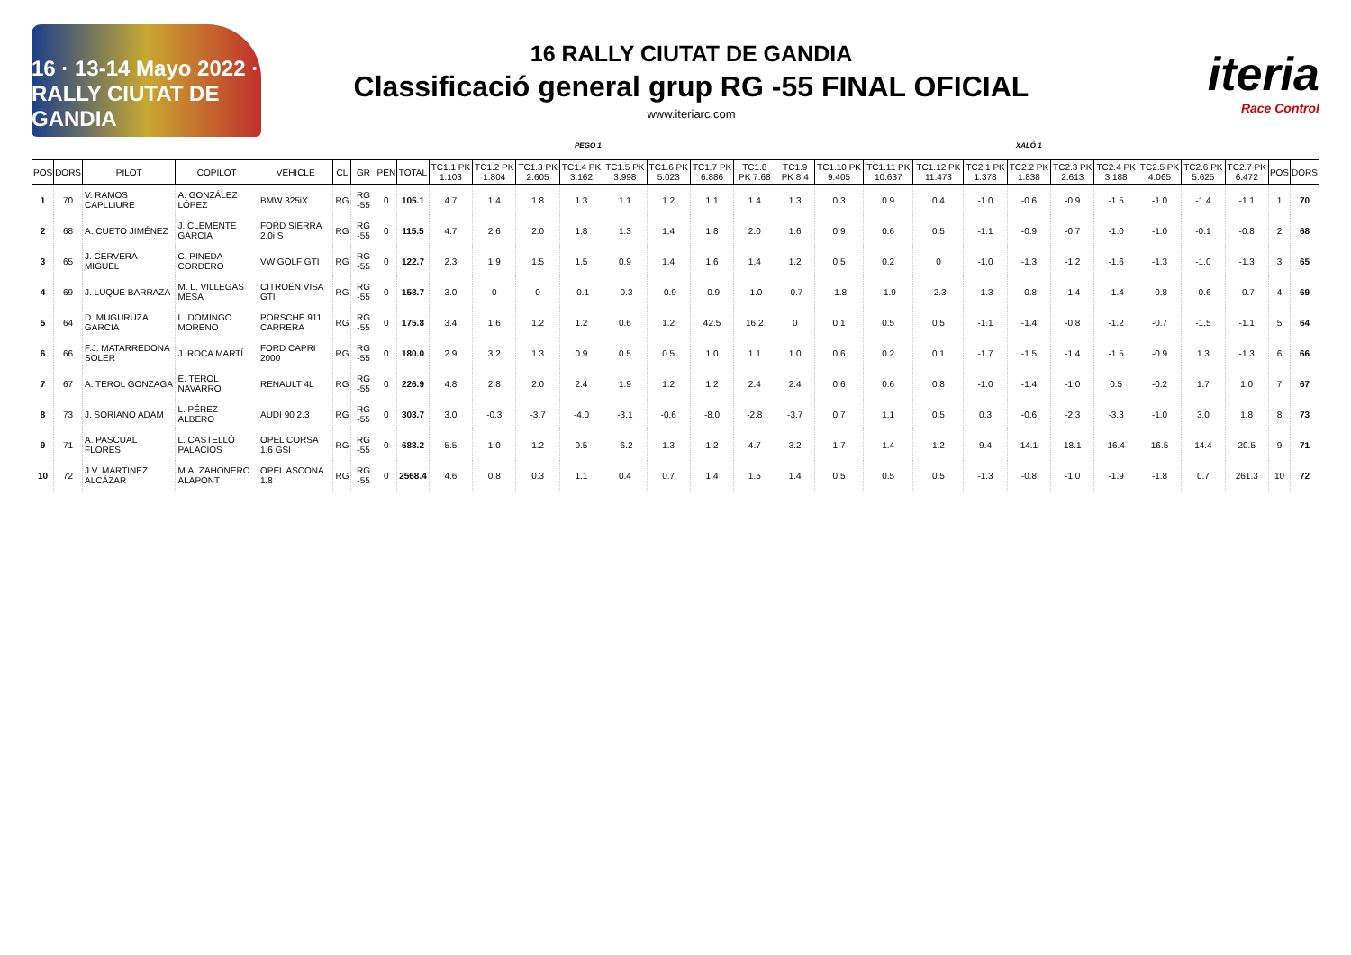16 · 13-14 Mayo 2022 · RALLY CIUTAT DE GANDIA
16 RALLY CIUTAT DE GANDIA
Classificació general grup RG -55 FINAL OFICIAL
www.iteriarc.com
iteria
Race Control
PEGO 1 XALÓ 1
| POS | DORS | PILOT | COPILOT | VEHICLE | CL | GR | PEN | TOTAL | TC1.1 PK 1.103 | TC1.2 PK 1.804 | TC1.3 PK 2.605 | TC1.4 PK 3.162 | TC1.5 PK 3.998 | TC1.6 PK 5.023 | TC1.7 PK 6.886 | TC1.8 PK 7.68 | TC1.9 PK 8.4 | TC1.10 PK 9.405 | TC1.11 PK 10.637 | TC1.12 PK 11.473 | TC2.1 PK 1.378 | TC2.2 PK 1.838 | TC2.3 PK 2.613 | TC2.4 PK 3.188 | TC2.5 PK 4.065 | TC2.6 PK 5.625 | TC2.7 PK 6.472 | POS | DORS |
| --- | --- | --- | --- | --- | --- | --- | --- | --- | --- | --- | --- | --- | --- | --- | --- | --- | --- | --- | --- | --- | --- | --- | --- | --- | --- | --- | --- | --- | --- |
| 1 | 70 | V. RAMOS CAPLLIURE | A. GONZÁLEZ LÓPEZ | BMW 325iX | RG | RG -55 | 0 | 105.1 | 4.7 | 1.4 | 1.8 | 1.3 | 1.1 | 1.2 | 1.1 | 1.4 | 1.3 | 0.3 | 0.9 | 0.4 | -1.0 | -0.6 | -0.9 | -1.5 | -1.0 | -1.4 | -1.1 | 1 | 70 |
| 2 | 68 | A. CUETO JIMÉNEZ | J. CLEMENTE GARCIA | FORD SIERRA 2.0i S | RG | RG -55 | 0 | 115.5 | 4.7 | 2.6 | 2.0 | 1.8 | 1.3 | 1.4 | 1.8 | 2.0 | 1.6 | 0.9 | 0.6 | 0.5 | -1.1 | -0.9 | -0.7 | -1.0 | -1.0 | -0.1 | -0.8 | 2 | 68 |
| 3 | 65 | J. CERVERA MIGUEL | C. PINEDA CORDERO | VW GOLF GTI | RG | RG -55 | 0 | 122.7 | 2.3 | 1.9 | 1.5 | 1.5 | 0.9 | 1.4 | 1.6 | 1.4 | 1.2 | 0.5 | 0.2 | 0 | -1.0 | -1.3 | -1.2 | -1.6 | -1.3 | -1.0 | -1.3 | 3 | 65 |
| 4 | 69 | J. LUQUE BARRAZA | M. L. VILLEGAS MESA | CITROËN VISA GTI | RG | RG -55 | 0 | 158.7 | 3.0 | 0 | 0 | -0.1 | -0.3 | -0.9 | -0.9 | -1.0 | -0.7 | -1.8 | -1.9 | -2.3 | -1.3 | -0.8 | -1.4 | -1.4 | -0.8 | -0.6 | -0.7 | 4 | 69 |
| 5 | 64 | D. MUGURUZA GARCIA | L. DOMINGO MORENO | PORSCHE 911 CARRERA | RG | RG -55 | 0 | 175.8 | 3.4 | 1.6 | 1.2 | 1.2 | 0.6 | 1.2 | 42.5 | 16.2 | 0 | 0.1 | 0.5 | 0.5 | -1.1 | -1.4 | -0.8 | -1.2 | -0.7 | -1.5 | -1.1 | 5 | 64 |
| 6 | 66 | F.J. MATARREDONA SOLER | J. ROCA MARTÍ | FORD CAPRI 2000 | RG | RG -55 | 0 | 180.0 | 2.9 | 3.2 | 1.3 | 0.9 | 0.5 | 0.5 | 1.0 | 1.1 | 1.0 | 0.6 | 0.2 | 0.1 | -1.7 | -1.5 | -1.4 | -1.5 | -0.9 | 1.3 | -1.3 | 6 | 66 |
| 7 | 67 | A. TEROL GONZAGA | E. TEROL NAVARRO | RENAULT 4L | RG | RG -55 | 0 | 226.9 | 4.8 | 2.8 | 2.0 | 2.4 | 1.9 | 1.2 | 1.2 | 2.4 | 2.4 | 0.6 | 0.6 | 0.8 | -1.0 | -1.4 | -1.0 | 0.5 | -0.2 | 1.7 | 1.0 | 7 | 67 |
| 8 | 73 | J. SORIANO ADAM | L. PÉREZ ALBERO | AUDI 90 2.3 | RG | RG -55 | 0 | 303.7 | 3.0 | -0.3 | -3.7 | -4.0 | -3.1 | -0.6 | -8.0 | -2.8 | -3.7 | 0.7 | 1.1 | 0.5 | 0.3 | -0.6 | -2.3 | -3.3 | -1.0 | 3.0 | 1.8 | 8 | 73 |
| 9 | 71 | A. PASCUAL FLORES | L. CASTELLÓ PALACIOS | OPEL CORSA 1.6 GSI | RG | RG -55 | 0 | 688.2 | 5.5 | 1.0 | 1.2 | 0.5 | -6.2 | 1.3 | 1.2 | 4.7 | 3.2 | 1.7 | 1.4 | 1.2 | 9.4 | 14.1 | 18.1 | 16.4 | 16.5 | 14.4 | 20.5 | 9 | 71 |
| 10 | 72 | J.V. MARTINEZ ALCÁZAR | M.A. ZAHONERO ALAPONT | OPEL ASCONA 1.8 | RG | RG -55 | 0 | 2568.4 | 4.6 | 0.8 | 0.3 | 1.1 | 0.4 | 0.7 | 1.4 | 1.5 | 1.4 | 0.5 | 0.5 | 0.5 | -1.3 | -0.8 | -1.0 | -1.9 | -1.8 | 0.7 | 261.3 | 10 | 72 |